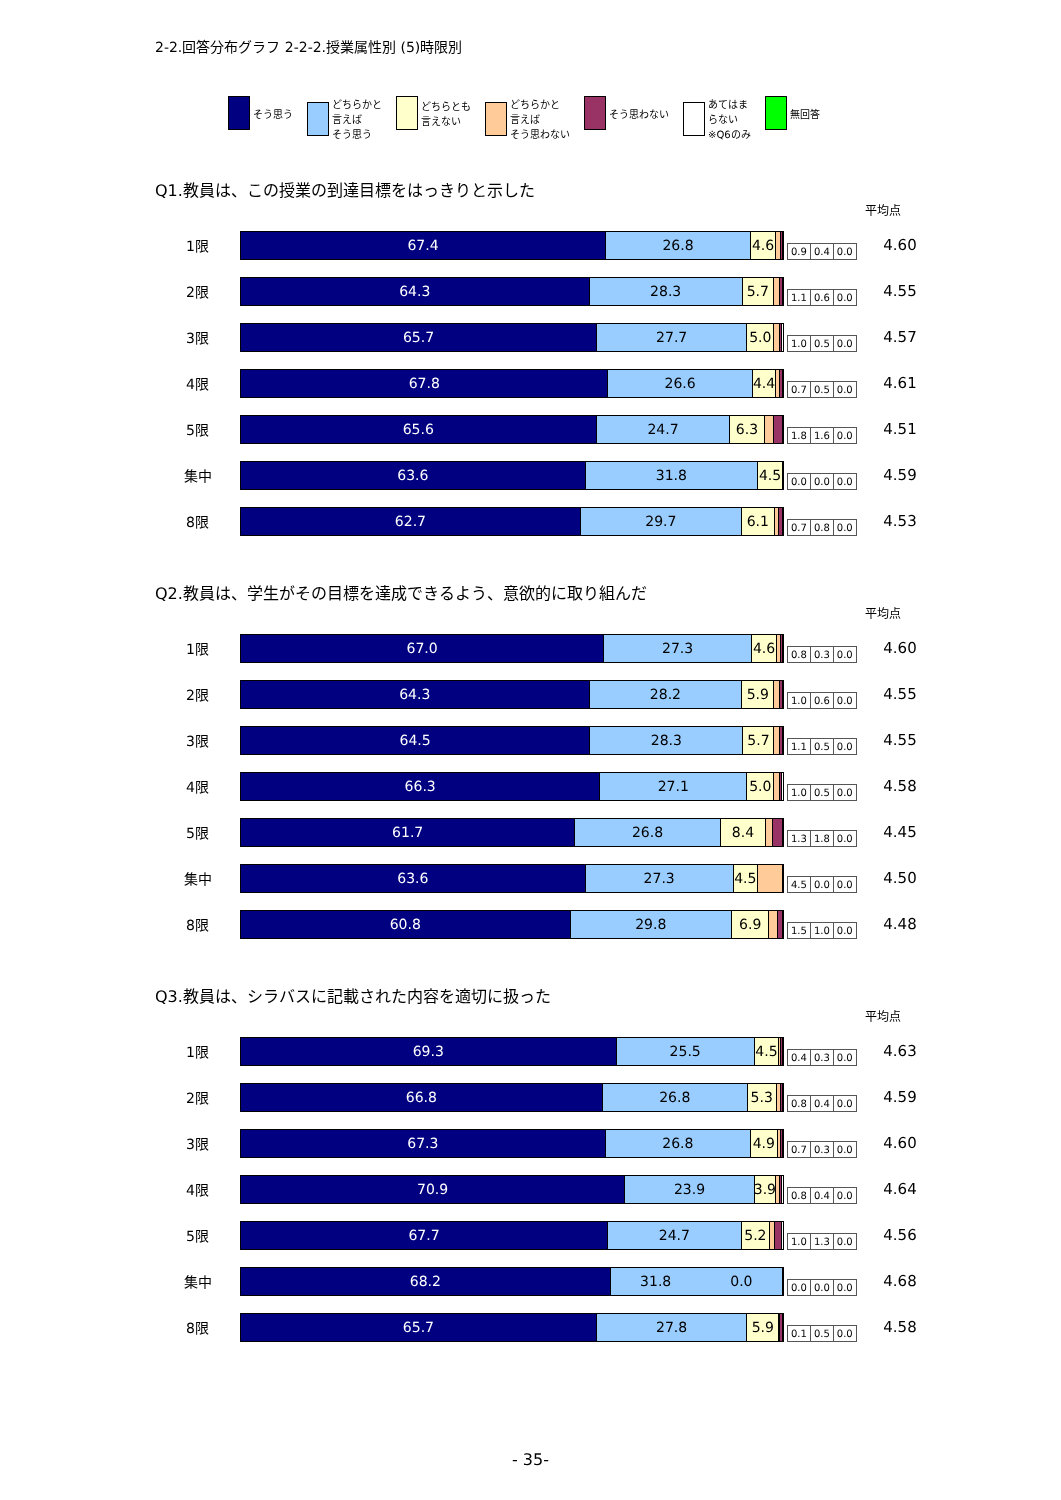2-2.回答分布グラフ 2-2-2.授業属性別 (5)時限別
そう思う どちらかと
言えば
そう思う
どちらとも
言えない
どちらかと
言えば
そう思わない
そう思わない あてはま
らない
※Q6のみ
無回答
Q1.教員は、この授業の到達目標をはっきりと示した
平均点
1限
67.4 26.8 4.6
| 0.9 | 0.4 | 0.0 |
4.60
2限
64.3 28.3 5.7
| 1.1 | 0.6 | 0.0 |
4.55
3限
65.7 27.7 5.0
| 1.0 | 0.5 | 0.0 |
4.57
4限
67.8 26.6 4.4
| 0.7 | 0.5 | 0.0 |
4.61
5限
65.6 24.7 6.3
| 1.8 | 1.6 | 0.0 |
4.51
集中
63.6 31.8 4.5
| 0.0 | 0.0 | 0.0 |
4.59
8限
62.7 29.7 6.1
| 0.7 | 0.8 | 0.0 |
4.53
Q2.教員は、学生がその目標を達成できるよう、意欲的に取り組んだ
平均点
1限
67.0 27.3 4.6
| 0.8 | 0.3 | 0.0 |
4.60
2限
64.3 28.2 5.9
| 1.0 | 0.6 | 0.0 |
4.55
3限
64.5 28.3 5.7
| 1.1 | 0.5 | 0.0 |
4.55
4限
66.3 27.1 5.0
| 1.0 | 0.5 | 0.0 |
4.58
5限
61.7 26.8 8.4
| 1.3 | 1.8 | 0.0 |
4.45
集中
63.6 27.3 4.5
| 4.5 | 0.0 | 0.0 |
4.50
8限
60.8 29.8 6.9
| 1.5 | 1.0 | 0.0 |
4.48
Q3.教員は、シラバスに記載された内容を適切に扱った
平均点
1限
69.3 25.5 4.5
| 0.4 | 0.3 | 0.0 |
4.63
2限
66.8 26.8 5.3
| 0.8 | 0.4 | 0.0 |
4.59
3限
67.3 26.8 4.9
| 0.7 | 0.3 | 0.0 |
4.60
4限
70.9 23.9 3.9
| 0.8 | 0.4 | 0.0 |
4.64
5限
67.7 24.7 5.2
| 1.0 | 1.3 | 0.0 |
4.56
集中
68.2 31.8 0.0
| 0.0 | 0.0 | 0.0 |
4.68
8限
65.7 27.8 5.9
| 0.1 | 0.5 | 0.0 |
4.58
- 35-